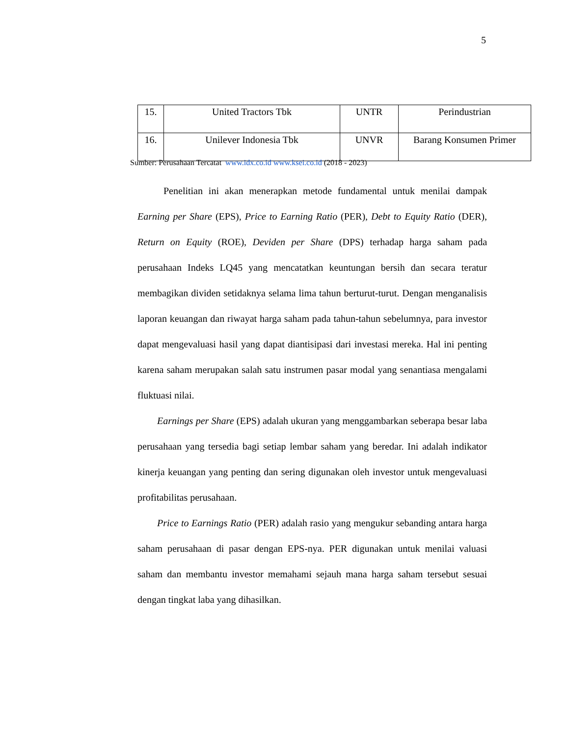5
| 15. | United Tractors Tbk | UNTR | Perindustrian |
| 16. | Unilever Indonesia Tbk | UNVR | Barang Konsumen Primer |
Sumber: Perusahaan Tercatat www.idx.co.id www.ksei.co.id (2018 - 2023)
Penelitian ini akan menerapkan metode fundamental untuk menilai dampak Earning per Share (EPS), Price to Earning Ratio (PER), Debt to Equity Ratio (DER), Return on Equity (ROE), Deviden per Share (DPS) terhadap harga saham pada perusahaan Indeks LQ45 yang mencatatkan keuntungan bersih dan secara teratur membagikan dividen setidaknya selama lima tahun berturut-turut. Dengan menganalisis laporan keuangan dan riwayat harga saham pada tahun-tahun sebelumnya, para investor dapat mengevaluasi hasil yang dapat diantisipasi dari investasi mereka. Hal ini penting karena saham merupakan salah satu instrumen pasar modal yang senantiasa mengalami fluktuasi nilai.
Earnings per Share (EPS) adalah ukuran yang menggambarkan seberapa besar laba perusahaan yang tersedia bagi setiap lembar saham yang beredar. Ini adalah indikator kinerja keuangan yang penting dan sering digunakan oleh investor untuk mengevaluasi profitabilitas perusahaan.
Price to Earnings Ratio (PER) adalah rasio yang mengukur sebanding antara harga saham perusahaan di pasar dengan EPS-nya. PER digunakan untuk menilai valuasi saham dan membantu investor memahami sejauh mana harga saham tersebut sesuai dengan tingkat laba yang dihasilkan.